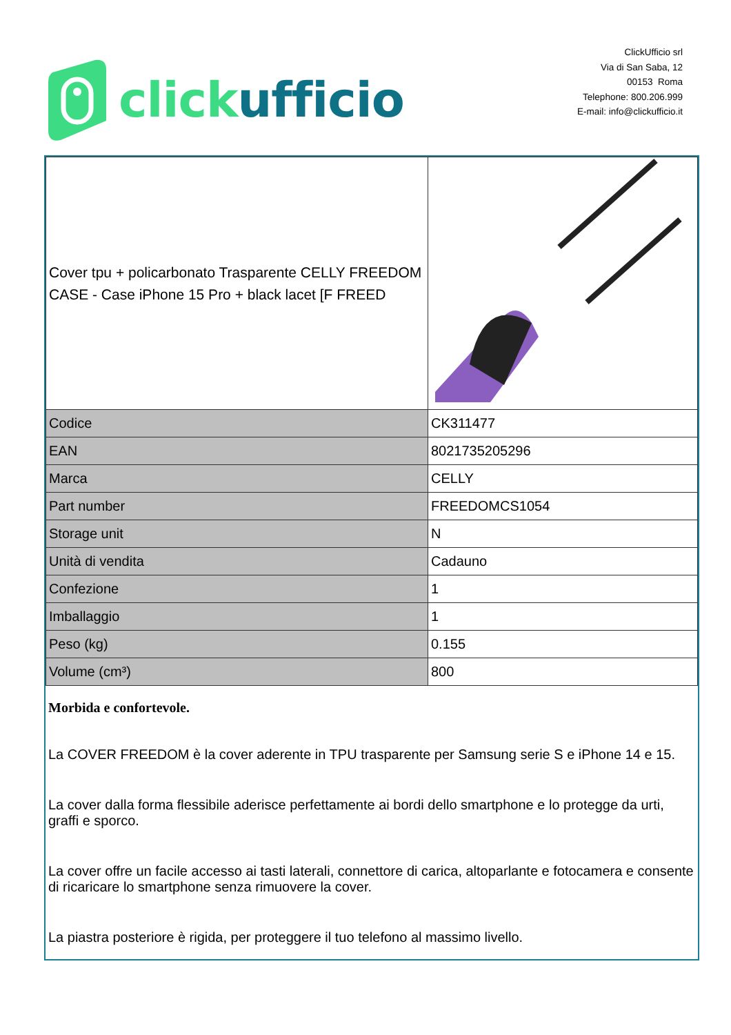click ufficio
ClickUfficio srl
Via di San Saba, 12
00153 Roma
Telephone: 800.206.999
E-mail: info@clickufficio.it
| Cover tpu + policarbonato Trasparente CELLY FREEDOM CASE - Case iPhone 15 Pro + black lacet [F FREED | |
| Codice | CK311477 |
| EAN | 8021735205296 |
| Marca | CELLY |
| Part number | FREEDOMCS1054 |
| Storage unit | N |
| Unità di vendita | Cadauno |
| Confezione | 1 |
| Imballaggio | 1 |
| Peso (kg) | 0.155 |
| Volume (cm³) | 800 |
Morbida e confortevole.
La COVER FREEDOM è la cover aderente in TPU trasparente per Samsung serie S e iPhone 14 e 15.
La cover dalla forma flessibile aderisce perfettamente ai bordi dello smartphone e lo protegge da urti, graffi e sporco.
La cover offre un facile accesso ai tasti laterali, connettore di carica, altoparlante e fotocamera e consente di ricaricare lo smartphone senza rimuovere la cover.
La piastra posteriore è rigida, per proteggere il tuo telefono al massimo livello.